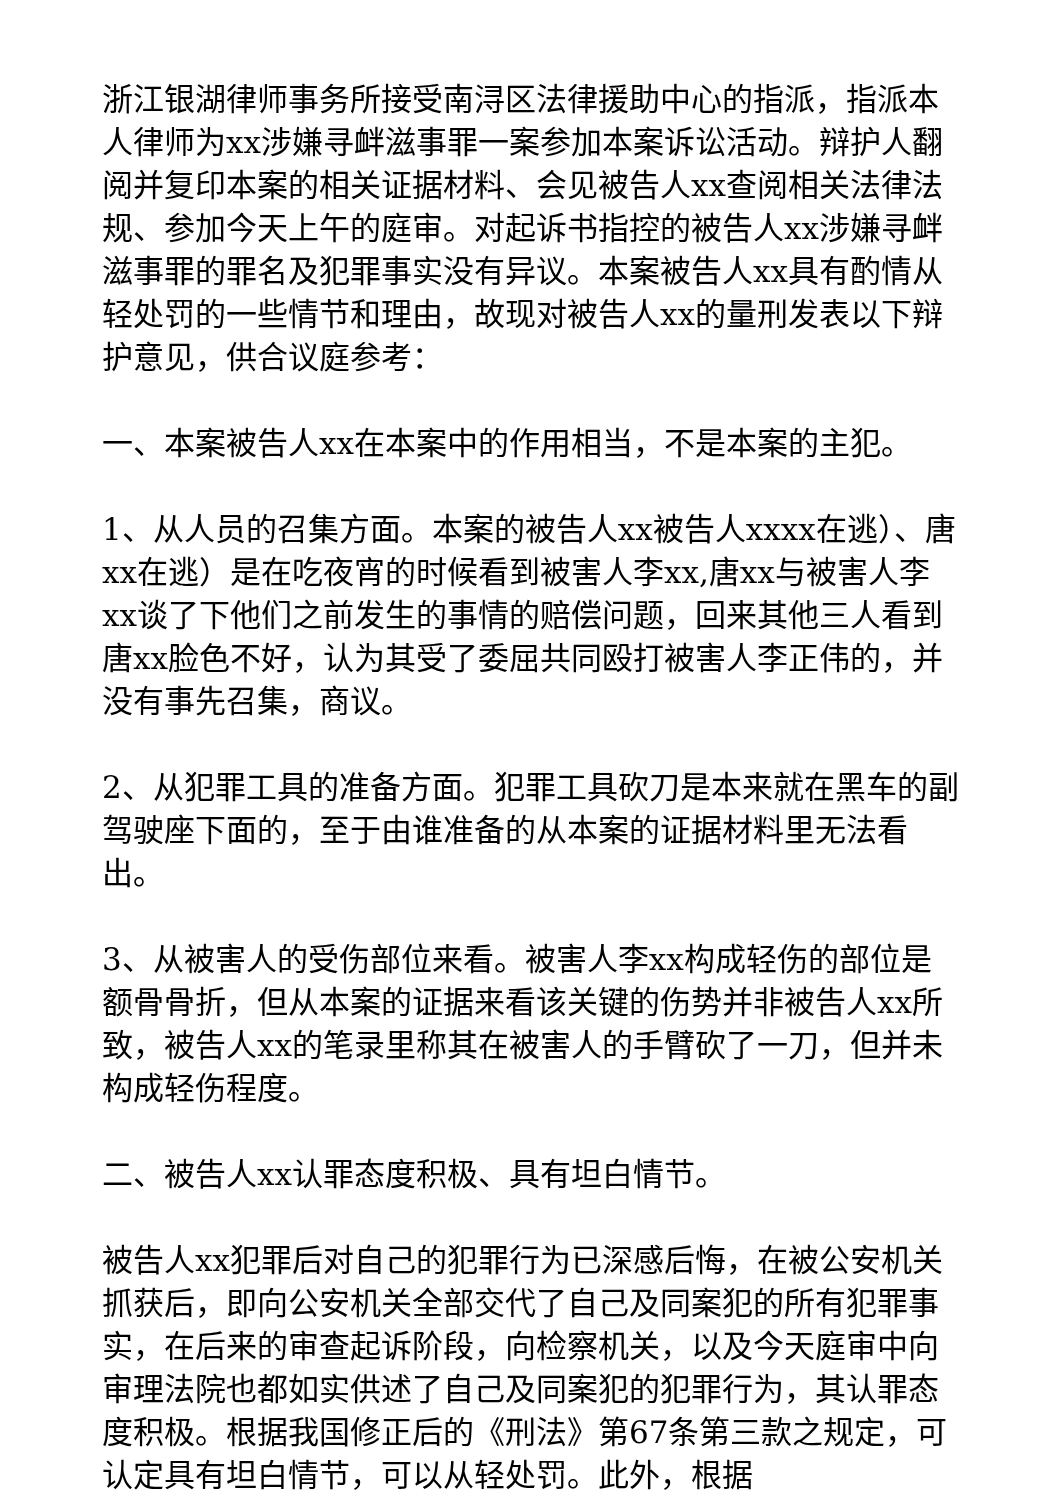浙江银湖律师事务所接受南浔区法律援助中心的指派，指派本人律师为xx涉嫌寻衅滋事罪一案参加本案诉讼活动。辩护人翻阅并复印本案的相关证据材料、会见被告人xx查阅相关法律法规、参加今天上午的庭审。对起诉书指控的被告人xx涉嫌寻衅滋事罪的罪名及犯罪事实没有异议。本案被告人xx具有酌情从轻处罚的一些情节和理由，故现对被告人xx的量刑发表以下辩护意见，供合议庭参考：
一、本案被告人xx在本案中的作用相当，不是本案的主犯。
1、从人员的召集方面。本案的被告人xx被告人xxxx在逃）、唐xx在逃）是在吃夜宵的时候看到被害人李xx,唐xx与被害人李xx谈了下他们之前发生的事情的赔偿问题，回来其他三人看到唐xx脸色不好，认为其受了委屈共同殴打被害人李正伟的，并没有事先召集，商议。
2、从犯罪工具的准备方面。犯罪工具砍刀是本来就在黑车的副驾驶座下面的，至于由谁准备的从本案的证据材料里无法看出。
3、从被害人的受伤部位来看。被害人李xx构成轻伤的部位是额骨骨折，但从本案的证据来看该关键的伤势并非被告人xx所致，被告人xx的笔录里称其在被害人的手臂砍了一刀，但并未构成轻伤程度。
二、被告人xx认罪态度积极、具有坦白情节。
被告人xx犯罪后对自己的犯罪行为已深感后悔，在被公安机关抓获后，即向公安机关全部交代了自己及同案犯的所有犯罪事实，在后来的审查起诉阶段，向检察机关，以及今天庭审中向审理法院也都如实供述了自己及同案犯的犯罪行为，其认罪态度积极。根据我国修正后的《刑法》第67条第三款之规定，可认定具有坦白情节，可以从轻处罚。此外，根据